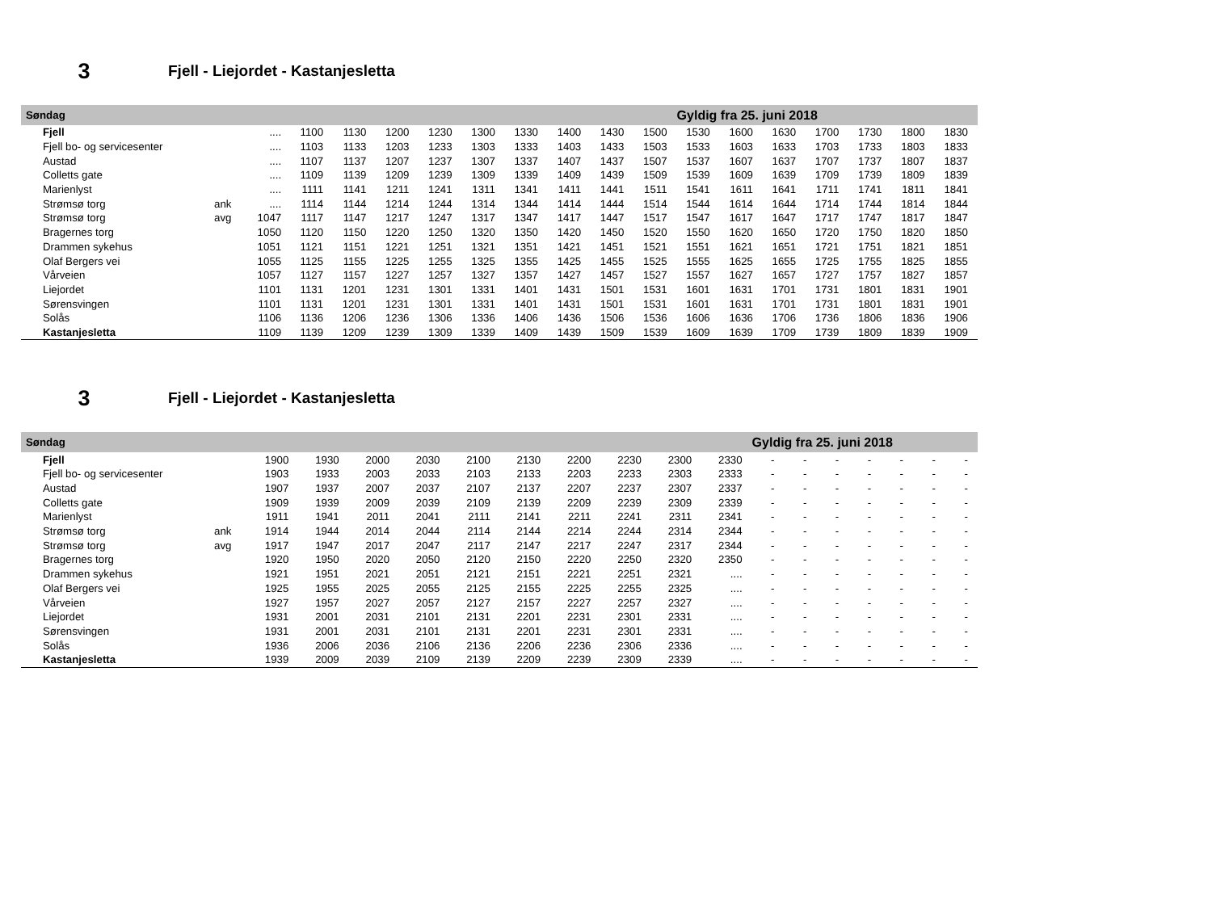3
Fjell - Liejordet - Kastanjesletta
| Søndag | | | | | | | | | | | | Gyldig fra 25. juni 2018 | | | | | | |
| Fjell | | .... | 1100 | 1130 | 1200 | 1230 | 1300 | 1330 | 1400 | 1430 | 1500 | 1530 | 1600 | 1630 | 1700 | 1730 | 1800 | 1830 |
| Fjell bo- og servicesenter | | .... | 1103 | 1133 | 1203 | 1233 | 1303 | 1333 | 1403 | 1433 | 1503 | 1533 | 1603 | 1633 | 1703 | 1733 | 1803 | 1833 |
| Austad | | .... | 1107 | 1137 | 1207 | 1237 | 1307 | 1337 | 1407 | 1437 | 1507 | 1537 | 1607 | 1637 | 1707 | 1737 | 1807 | 1837 |
| Colletts gate | | .... | 1109 | 1139 | 1209 | 1239 | 1309 | 1339 | 1409 | 1439 | 1509 | 1539 | 1609 | 1639 | 1709 | 1739 | 1809 | 1839 |
| Marienlyst | | .... | 1111 | 1141 | 1211 | 1241 | 1311 | 1341 | 1411 | 1441 | 1511 | 1541 | 1611 | 1641 | 1711 | 1741 | 1811 | 1841 |
| Strømsø torg | ank | .... | 1114 | 1144 | 1214 | 1244 | 1314 | 1344 | 1414 | 1444 | 1514 | 1544 | 1614 | 1644 | 1714 | 1744 | 1814 | 1844 |
| Strømsø torg | avg | 1047 | 1117 | 1147 | 1217 | 1247 | 1317 | 1347 | 1417 | 1447 | 1517 | 1547 | 1617 | 1647 | 1717 | 1747 | 1817 | 1847 |
| Bragernes torg | | 1050 | 1120 | 1150 | 1220 | 1250 | 1320 | 1350 | 1420 | 1450 | 1520 | 1550 | 1620 | 1650 | 1720 | 1750 | 1820 | 1850 |
| Drammen sykehus | | 1051 | 1121 | 1151 | 1221 | 1251 | 1321 | 1351 | 1421 | 1451 | 1521 | 1551 | 1621 | 1651 | 1721 | 1751 | 1821 | 1851 |
| Olaf Bergers vei | | 1055 | 1125 | 1155 | 1225 | 1255 | 1325 | 1355 | 1425 | 1455 | 1525 | 1555 | 1625 | 1655 | 1725 | 1755 | 1825 | 1855 |
| Vårveien | | 1057 | 1127 | 1157 | 1227 | 1257 | 1327 | 1357 | 1427 | 1457 | 1527 | 1557 | 1627 | 1657 | 1727 | 1757 | 1827 | 1857 |
| Liejordet | | 1101 | 1131 | 1201 | 1231 | 1301 | 1331 | 1401 | 1431 | 1501 | 1531 | 1601 | 1631 | 1701 | 1731 | 1801 | 1831 | 1901 |
| Sørensvingen | | 1101 | 1131 | 1201 | 1231 | 1301 | 1331 | 1401 | 1431 | 1501 | 1531 | 1601 | 1631 | 1701 | 1731 | 1801 | 1831 | 1901 |
| Solås | | 1106 | 1136 | 1206 | 1236 | 1306 | 1336 | 1406 | 1436 | 1506 | 1536 | 1606 | 1636 | 1706 | 1736 | 1806 | 1836 | 1906 |
| Kastanjesletta | | 1109 | 1139 | 1209 | 1239 | 1309 | 1339 | 1409 | 1439 | 1509 | 1539 | 1609 | 1639 | 1709 | 1739 | 1809 | 1839 | 1909 |
3
Fjell - Liejordet - Kastanjesletta
| Søndag | | | | | | | | | | | | Gyldig fra 25. juni 2018 | | | | | | |
| Fjell | | 1900 | 1930 | 2000 | 2030 | 2100 | 2130 | 2200 | 2230 | 2300 | 2330 | - | - | - | - | - | - | - |
| Fjell bo- og servicesenter | | 1903 | 1933 | 2003 | 2033 | 2103 | 2133 | 2203 | 2233 | 2303 | 2333 | - | - | - | - | - | - | - |
| Austad | | 1907 | 1937 | 2007 | 2037 | 2107 | 2137 | 2207 | 2237 | 2307 | 2337 | - | - | - | - | - | - | - |
| Colletts gate | | 1909 | 1939 | 2009 | 2039 | 2109 | 2139 | 2209 | 2239 | 2309 | 2339 | - | - | - | - | - | - | - |
| Marienlyst | | 1911 | 1941 | 2011 | 2041 | 2111 | 2141 | 2211 | 2241 | 2311 | 2341 | - | - | - | - | - | - | - |
| Strømsø torg | ank | 1914 | 1944 | 2014 | 2044 | 2114 | 2144 | 2214 | 2244 | 2314 | 2344 | - | - | - | - | - | - | - |
| Strømsø torg | avg | 1917 | 1947 | 2017 | 2047 | 2117 | 2147 | 2217 | 2247 | 2317 | 2344 | - | - | - | - | - | - | - |
| Bragernes torg | | 1920 | 1950 | 2020 | 2050 | 2120 | 2150 | 2220 | 2250 | 2320 | 2350 | - | - | - | - | - | - | - |
| Drammen sykehus | | 1921 | 1951 | 2021 | 2051 | 2121 | 2151 | 2221 | 2251 | 2321 | .... | - | - | - | - | - | - | - |
| Olaf Bergers vei | | 1925 | 1955 | 2025 | 2055 | 2125 | 2155 | 2225 | 2255 | 2325 | .... | - | - | - | - | - | - | - |
| Vårveien | | 1927 | 1957 | 2027 | 2057 | 2127 | 2157 | 2227 | 2257 | 2327 | .... | - | - | - | - | - | - | - |
| Liejordet | | 1931 | 2001 | 2031 | 2101 | 2131 | 2201 | 2231 | 2301 | 2331 | .... | - | - | - | - | - | - | - |
| Sørensvingen | | 1931 | 2001 | 2031 | 2101 | 2131 | 2201 | 2231 | 2301 | 2331 | .... | - | - | - | - | - | - | - |
| Solås | | 1936 | 2006 | 2036 | 2106 | 2136 | 2206 | 2236 | 2306 | 2336 | .... | - | - | - | - | - | - | - |
| Kastanjesletta | | 1939 | 2009 | 2039 | 2109 | 2139 | 2209 | 2239 | 2309 | 2339 | .... | - | - | - | - | - | - | - |